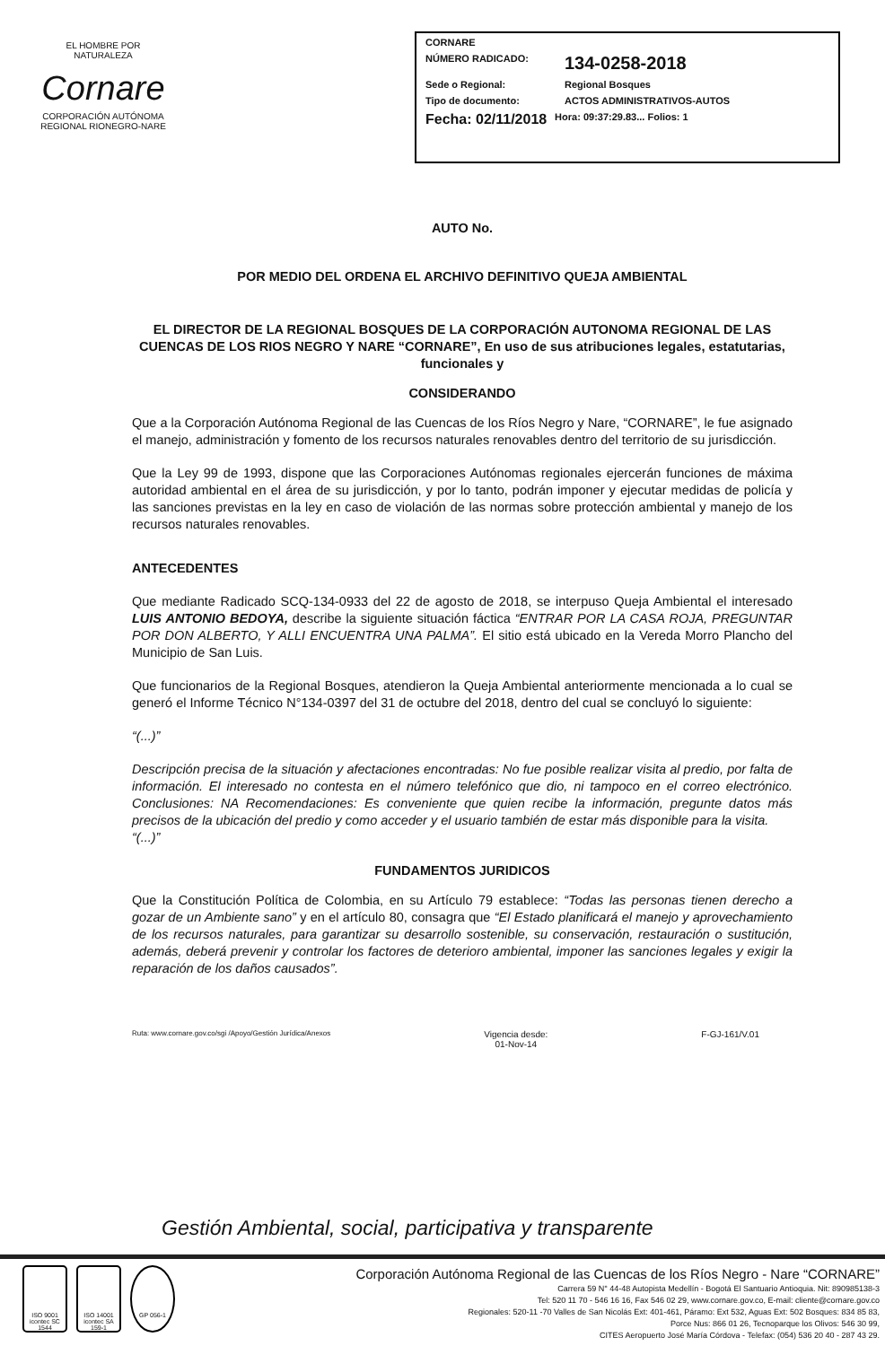EL HOMBRE POR NATURALEZA
Cornare
CORPORACIÓN AUTÓNOMA REGIONAL RIONEGRO-NARE
CORNARE
NÚMERO RADICADO: 134-0258-2018
Sede o Regional: Regional Bosques
Tipo de documento: ACTOS ADMINISTRATIVOS-AUTOS
Fecha: 02/11/2018 Hora: 09:37:29.83... Folios: 1
AUTO No.
POR MEDIO DEL ORDENA EL ARCHIVO DEFINITIVO QUEJA AMBIENTAL
EL DIRECTOR DE LA REGIONAL BOSQUES DE LA CORPORACIÓN AUTONOMA REGIONAL DE LAS CUENCAS DE LOS RIOS NEGRO Y NARE “CORNARE”, En uso de sus atribuciones legales, estatutarias, funcionales y
CONSIDERANDO
Que a la Corporación Autónoma Regional de las Cuencas de los Ríos Negro y Nare, “CORNARE”, le fue asignado el manejo, administración y fomento de los recursos naturales renovables dentro del territorio de su jurisdicción.
Que la Ley 99 de 1993, dispone que las Corporaciones Autónomas regionales ejercerán funciones de máxima autoridad ambiental en el área de su jurisdicción, y por lo tanto, podrán imponer y ejecutar medidas de policía y las sanciones previstas en la ley en caso de violación de las normas sobre protección ambiental y manejo de los recursos naturales renovables.
ANTECEDENTES
Que mediante Radicado SCQ-134-0933 del 22 de agosto de 2018, se interpuso Queja Ambiental el interesado LUIS ANTONIO BEDOYA, describe la siguiente situación fáctica “ENTRAR POR LA CASA ROJA, PREGUNTAR POR DON ALBERTO, Y ALLI ENCUENTRA UNA PALMA”. El sitio está ubicado en la Vereda Morro Plancho del Municipio de San Luis.
Que funcionarios de la Regional Bosques, atendieron la Queja Ambiental anteriormente mencionada a lo cual se generó el Informe Técnico N°134-0397 del 31 de octubre del 2018, dentro del cual se concluyó lo siguiente:
“(...)”
Descripción precisa de la situación y afectaciones encontradas: No fue posible realizar visita al predio, por falta de información. El interesado no contesta en el número telefónico que dio, ni tampoco en el correo electrónico. Conclusiones: NA Recomendaciones: Es conveniente que quien recibe la información, pregunte datos más precisos de la ubicación del predio y como acceder y el usuario también de estar más disponible para la visita.
“(...)”
FUNDAMENTOS JURIDICOS
Que la Constitución Política de Colombia, en su Artículo 79 establece: “Todas las personas tienen derecho a gozar de un Ambiente sano” y en el artículo 80, consagra que “El Estado planificará el manejo y aprovechamiento de los recursos naturales, para garantizar su desarrollo sostenible, su conservación, restauración o sustitución, además, deberá prevenir y controlar los factores de deterioro ambiental, imponer las sanciones legales y exigir la reparación de los daños causados”.
Ruta: www.cornare.gov.co/sgi /Apoyo/Gestión Jurídica/Anexos Vigencia desde:
01-Nov-14 F-GJ-161/V.01
Gestión Ambiental, social, participativa y transparente
ISO 9001 icontec SC 1544
ISO 14001 icontec SA 159-1
GP 056-1
Corporación Autónoma Regional de las Cuencas de los Ríos Negro - Nare “CORNARE”
Carrera 59 N° 44-48 Autopista Medellín - Bogotá El Santuario Antioquia. Nit: 890985138-3
Tel: 520 11 70 - 546 16 16, Fax 546 02 29, www.cornare.gov.co, E-mail: cliente@cornare.gov.co
Regionales: 520-11 -70 Valles de San Nicolás Ext: 401-461, Páramo: Ext 532, Aguas Ext: 502 Bosques: 834 85 83,
Porce Nus: 866 01 26, Tecnoparque los Olivos: 546 30 99,
CITES Aeropuerto José María Córdova - Telefax: (054) 536 20 40 - 287 43 29.